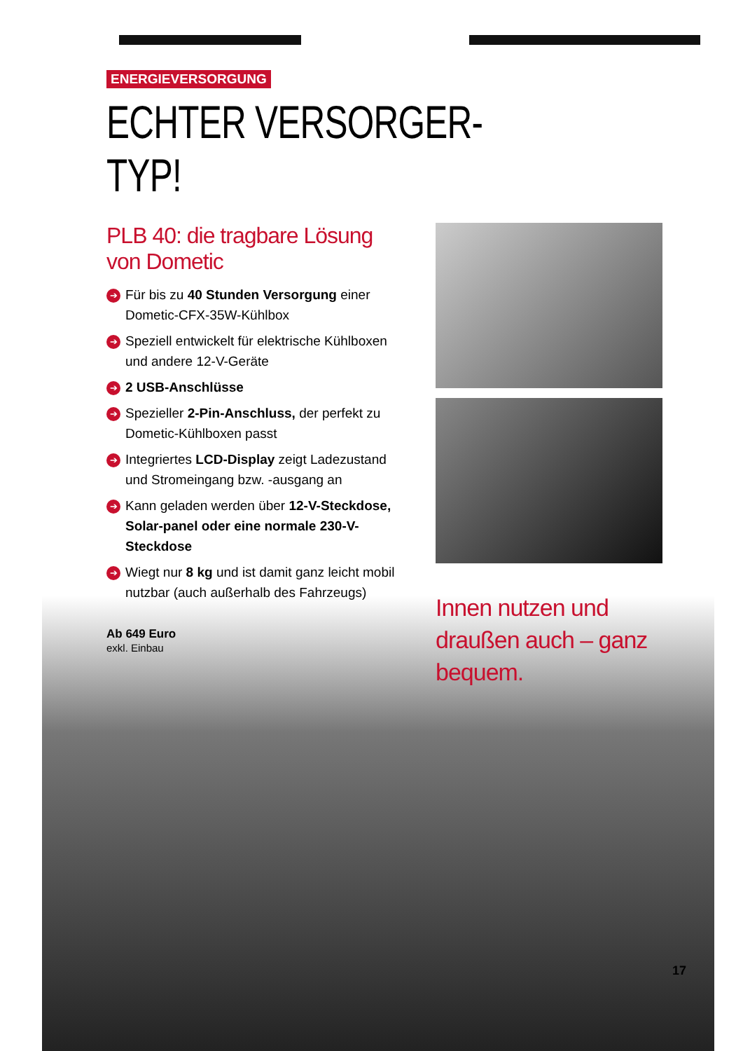ENERGIEVERSORGUNG
ECHTER VERSORGER-TYP!
PLB 40: die tragbare Lösung von Dometic
➔ Für bis zu 40 Stunden Versorgung einer Dometic-CFX-35W-Kühlbox
➔ Speziell entwickelt für elektrische Kühlboxen und andere 12-V-Geräte
➔ 2 USB-Anschlüsse
➔ Spezieller 2-Pin-Anschluss, der perfekt zu Dometic-Kühlboxen passt
➔ Integriertes LCD-Display zeigt Ladezustand und Stromeingang bzw. -ausgang an
➔ Kann geladen werden über 12-V-Steckdose, Solar-panel oder eine normale 230-V-Steckdose
➔ Wiegt nur 8 kg und ist damit ganz leicht mobil nutzbar (auch außerhalb des Fahrzeugs)
Ab 649 Euro
exkl. Einbau
Innen nutzen und draußen auch – ganz bequem.
17